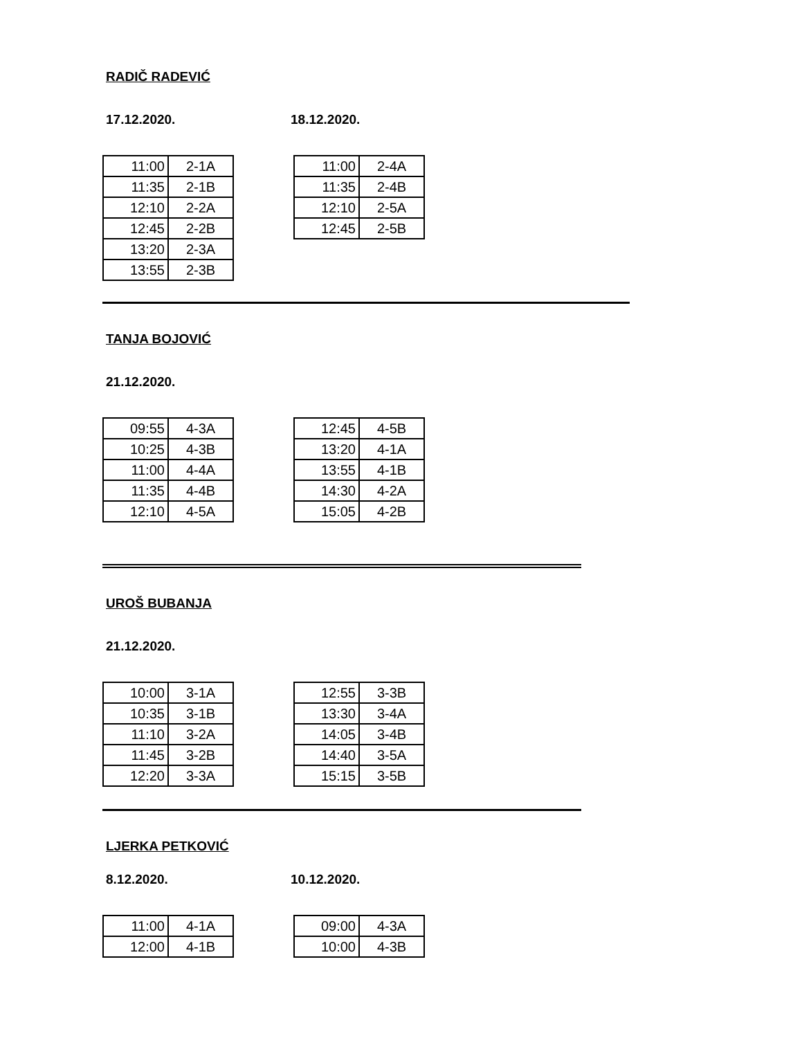RADIČ RADEVIĆ
17.12.2020. 18.12.2020.
| 11:00 | 2-1A |
| 11:35 | 2-1B |
| 12:10 | 2-2A |
| 12:45 | 2-2B |
| 13:20 | 2-3A |
| 13:55 | 2-3B |
| 11:00 | 2-4A |
| 11:35 | 2-4B |
| 12:10 | 2-5A |
| 12:45 | 2-5B |
TANJA BOJOVIĆ
21.12.2020.
| 09:55 | 4-3A |
| 10:25 | 4-3B |
| 11:00 | 4-4A |
| 11:35 | 4-4B |
| 12:10 | 4-5A |
| 12:45 | 4-5B |
| 13:20 | 4-1A |
| 13:55 | 4-1B |
| 14:30 | 4-2A |
| 15:05 | 4-2B |
UROŠ BUBANJA
21.12.2020.
| 10:00 | 3-1A |
| 10:35 | 3-1B |
| 11:10 | 3-2A |
| 11:45 | 3-2B |
| 12:20 | 3-3A |
| 12:55 | 3-3B |
| 13:30 | 3-4A |
| 14:05 | 3-4B |
| 14:40 | 3-5A |
| 15:15 | 3-5B |
LJERKA PETKOVIĆ
8.12.2020. 10.12.2020.
| 11:00 | 4-1A |
| 12:00 | 4-1B |
| 09:00 | 4-3A |
| 10:00 | 4-3B |